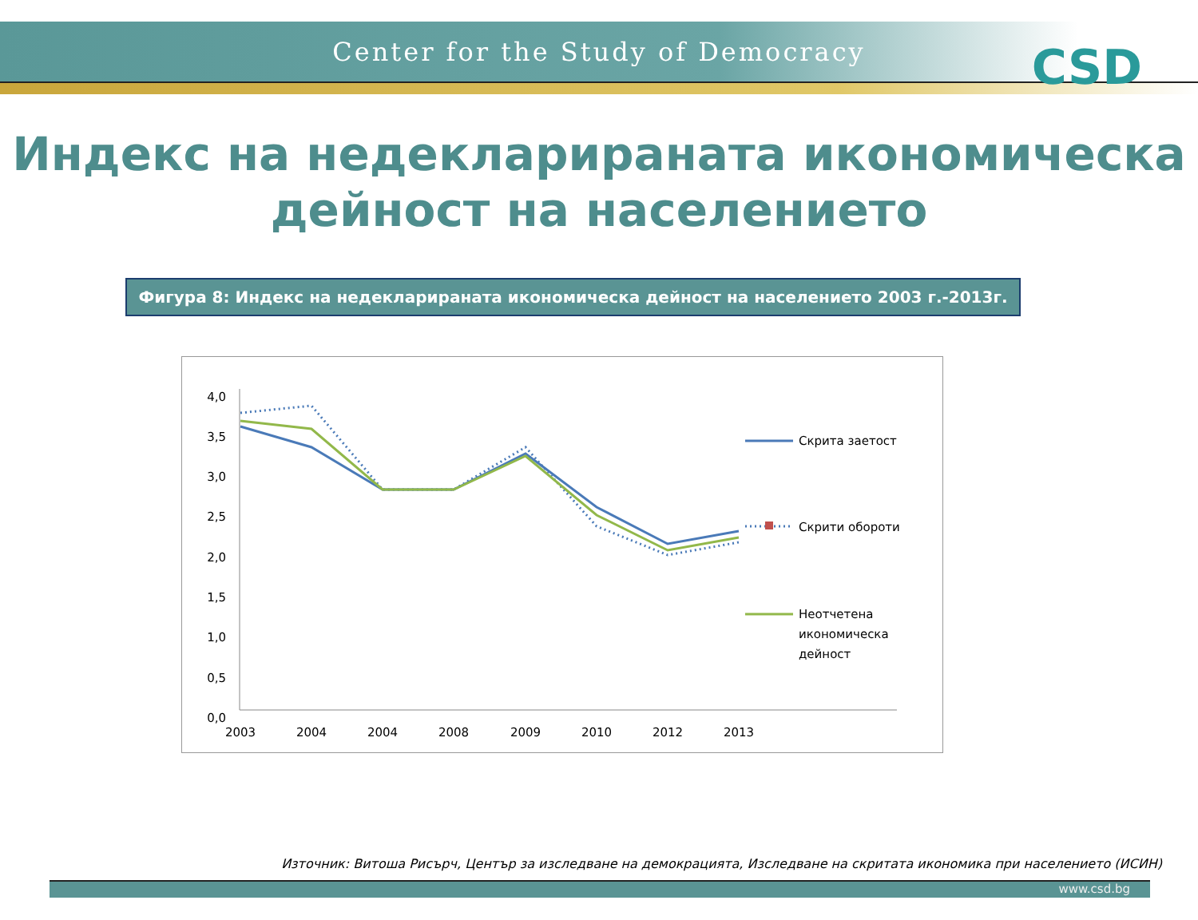Center for the Study of Democracy
CSD
Индекс на недекларираната икономическа
дейност на населението
Фигура 8: Индекс на недекларираната икономическа дейност на населението 2003 г.-2013г.
4,0
3,5
3,0
2,5
2,0
1,5
1,0
0,5
0,0
2003
2004
2004
2008
2009
2010
2012
2013
Скрита заетост
Скрити обороти
Неотчетена
икономическа
дейност
Източник: Витоша Рисърч, Център за изследване на демокрацията, Изследване на скритата икономика при населението (ИСИН)
www.csd.bg